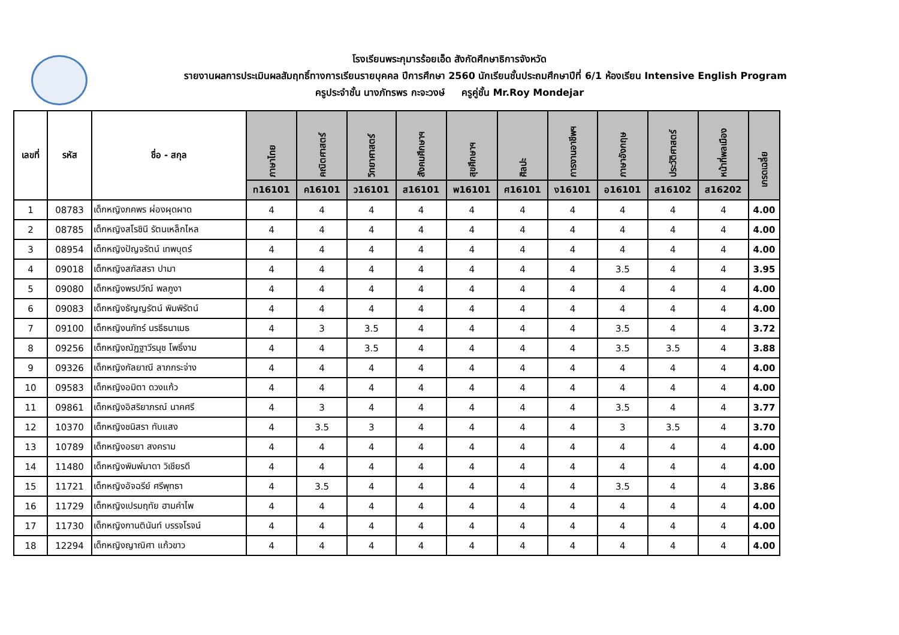โรงเรียนพระกุมารร้อยเอ็ด สังกัดศึกษาธิการจังหวัด
รายงานผลการประเมินผลสัมฤทธิ์ทางการเรียนรายบุคคล ปีการศึกษา 2560 นักเรียนชั้นประถมศึกษาปีที่ 6/1 ห้องเรียน Intensive English Program
ครูประจำชั้น นางภัทรพร กะจะวงษ์ ครูคู่ชั้น Mr.Roy Mondejar
| เลขที่ | รหัส | ชื่อ - สกุล | ภาษาไทย | คณิตศาสตร์ | วิทยาศาสตร์ | สังคมศึกษาฯ | สุขศึกษาฯ | ศิลปะ | การงานอาชีพฯ | ภาษาอังกฤษ | ประวัติศาสตร์ | หน้าที่พลเมือง | เกรดเฉลี่ย |
| --- | --- | --- | --- | --- | --- | --- | --- | --- | --- | --- | --- | --- | --- |
| | | | ท16101 | ค16101 | ว16101 | ส16101 | พ16101 | ศ16101 | ง16101 | อ16101 | ส16102 | ส16202 | |
| 1 | 08783 | เด็กหญิงภคพร ผ่องผุดผาด | 4 | 4 | 4 | 4 | 4 | 4 | 4 | 4 | 4 | 4 | 4.00 |
| 2 | 08785 | เด็กหญิงสโรชินี รัตนเหล็กไหล | 4 | 4 | 4 | 4 | 4 | 4 | 4 | 4 | 4 | 4 | 4.00 |
| 3 | 08954 | เด็กหญิงปัญจรัตน์ เทพบุตร์ | 4 | 4 | 4 | 4 | 4 | 4 | 4 | 4 | 4 | 4 | 4.00 |
| 4 | 09018 | เด็กหญิงสภัสสรา ปามา | 4 | 4 | 4 | 4 | 4 | 4 | 4 | 3.5 | 4 | 4 | 3.95 |
| 5 | 09080 | เด็กหญิงพรปวีณ์ พลภูงา | 4 | 4 | 4 | 4 | 4 | 4 | 4 | 4 | 4 | 4 | 4.00 |
| 6 | 09083 | เด็กหญิงธัญญรัตน์ พิมพิรัตน์ | 4 | 4 | 4 | 4 | 4 | 4 | 4 | 4 | 4 | 4 | 4.00 |
| 7 | 09100 | เด็กหญิงนภัทร์ นรธีธนาเมธ | 4 | 3 | 3.5 | 4 | 4 | 4 | 4 | 3.5 | 4 | 4 | 3.72 |
| 8 | 09256 | เด็กหญิงณัฏฐาวีรนุช โพธิ์งาม | 4 | 4 | 3.5 | 4 | 4 | 4 | 4 | 3.5 | 3.5 | 4 | 3.88 |
| 9 | 09326 | เด็กหญิงกัลยาณี ลาภกระจ่าง | 4 | 4 | 4 | 4 | 4 | 4 | 4 | 4 | 4 | 4 | 4.00 |
| 10 | 09583 | เด็กหญิงอมิตา ดวงแก้ว | 4 | 4 | 4 | 4 | 4 | 4 | 4 | 4 | 4 | 4 | 4.00 |
| 11 | 09861 | เด็กหญิงอิสริยาภรณ์ นาคศรี | 4 | 3 | 4 | 4 | 4 | 4 | 4 | 3.5 | 4 | 4 | 3.77 |
| 12 | 10370 | เด็กหญิงชนิสรา ทับแสง | 4 | 3.5 | 3 | 4 | 4 | 4 | 4 | 3 | 3.5 | 4 | 3.70 |
| 13 | 10789 | เด็กหญิงอรยา สงคราม | 4 | 4 | 4 | 4 | 4 | 4 | 4 | 4 | 4 | 4 | 4.00 |
| 14 | 11480 | เด็กหญิงพิมพ์มาดา วิเชียรดี | 4 | 4 | 4 | 4 | 4 | 4 | 4 | 4 | 4 | 4 | 4.00 |
| 15 | 11721 | เด็กหญิงอัจฉรีย์ ศรีพุทธา | 4 | 3.5 | 4 | 4 | 4 | 4 | 4 | 3.5 | 4 | 4 | 3.86 |
| 16 | 11729 | เด็กหญิงเปรมฤทัย ฮามคำไพ | 4 | 4 | 4 | 4 | 4 | 4 | 4 | 4 | 4 | 4 | 4.00 |
| 17 | 11730 | เด็กหญิงกานตินันท์ บรรจโรจน์ | 4 | 4 | 4 | 4 | 4 | 4 | 4 | 4 | 4 | 4 | 4.00 |
| 18 | 12294 | เด็กหญิงญาณิศา แก้วขาว | 4 | 4 | 4 | 4 | 4 | 4 | 4 | 4 | 4 | 4 | 4.00 |